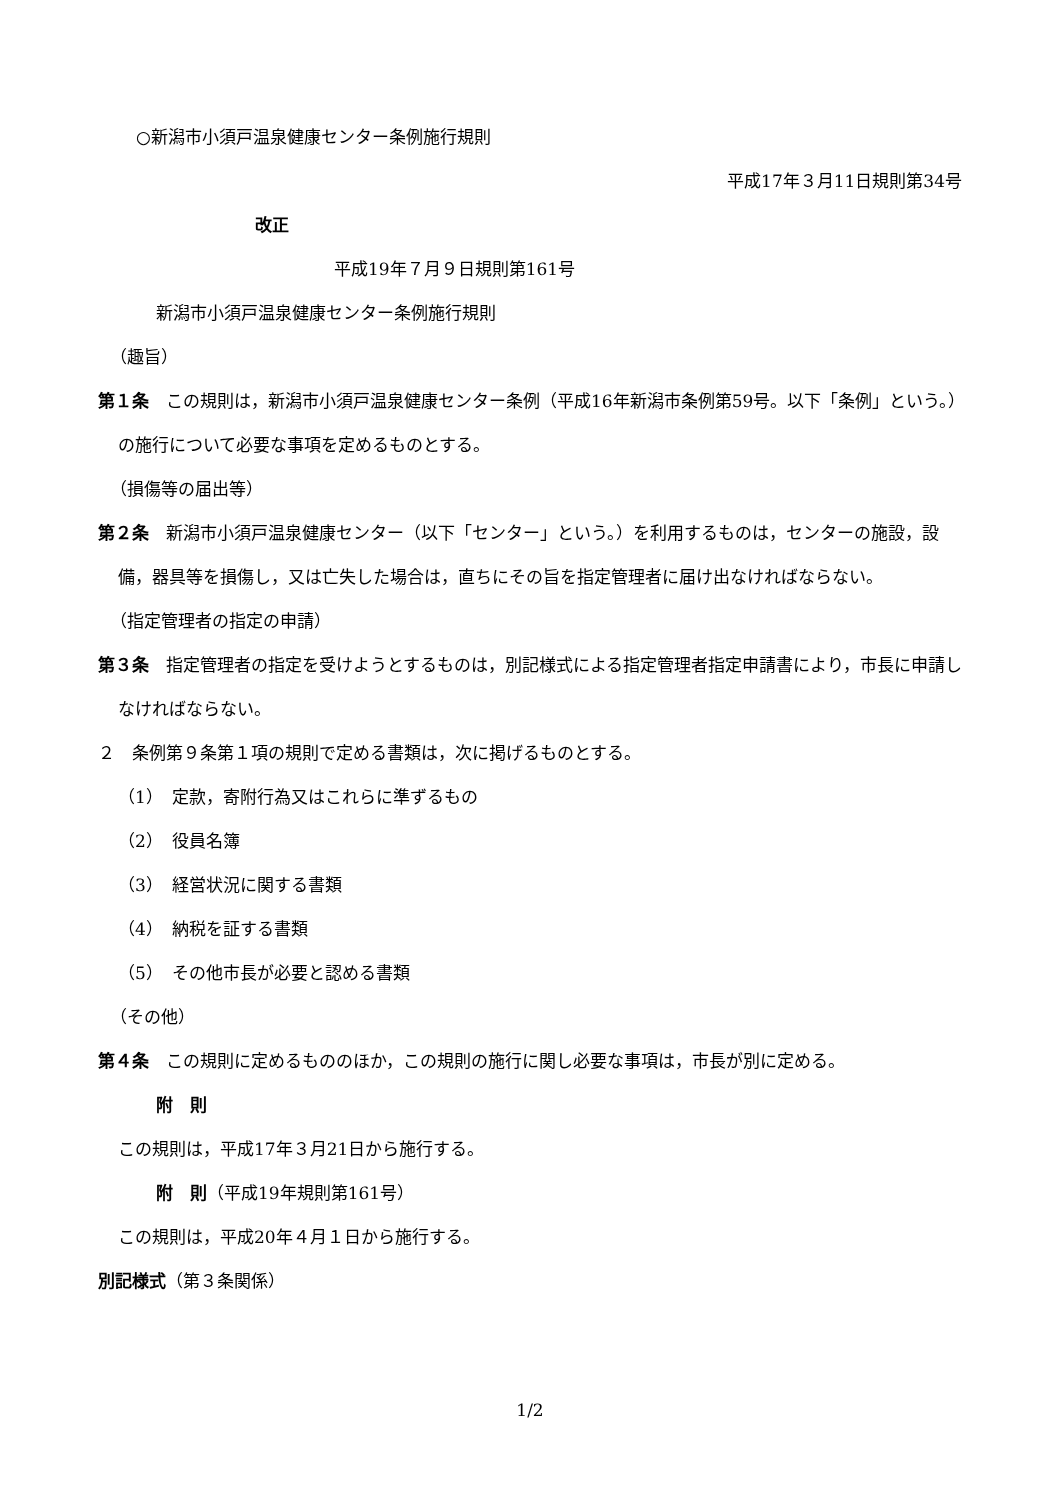○新潟市小須戸温泉健康センター条例施行規則
平成17年３月11日規則第34号
改正
平成19年７月９日規則第161号
新潟市小須戸温泉健康センター条例施行規則
（趣旨）
第１条　この規則は，新潟市小須戸温泉健康センター条例（平成16年新潟市条例第59号。以下「条例」という。）の施行について必要な事項を定めるものとする。
（損傷等の届出等）
第２条　新潟市小須戸温泉健康センター（以下「センター」という。）を利用するものは，センターの施設，設備，器具等を損傷し，又は亡失した場合は，直ちにその旨を指定管理者に届け出なければならない。
（指定管理者の指定の申請）
第３条　指定管理者の指定を受けようとするものは，別記様式による指定管理者指定申請書により，市長に申請しなければならない。
２　条例第９条第１項の規則で定める書類は，次に掲げるものとする。
（1）　定款，寄附行為又はこれらに準ずるもの
（2）　役員名簿
（3）　経営状況に関する書類
（4）　納税を証する書類
（5）　その他市長が必要と認める書類
（その他）
第４条　この規則に定めるもののほか，この規則の施行に関し必要な事項は，市長が別に定める。
附　則
この規則は，平成17年３月21日から施行する。
附　則（平成19年規則第161号）
この規則は，平成20年４月１日から施行する。
別記様式（第３条関係）
1/2